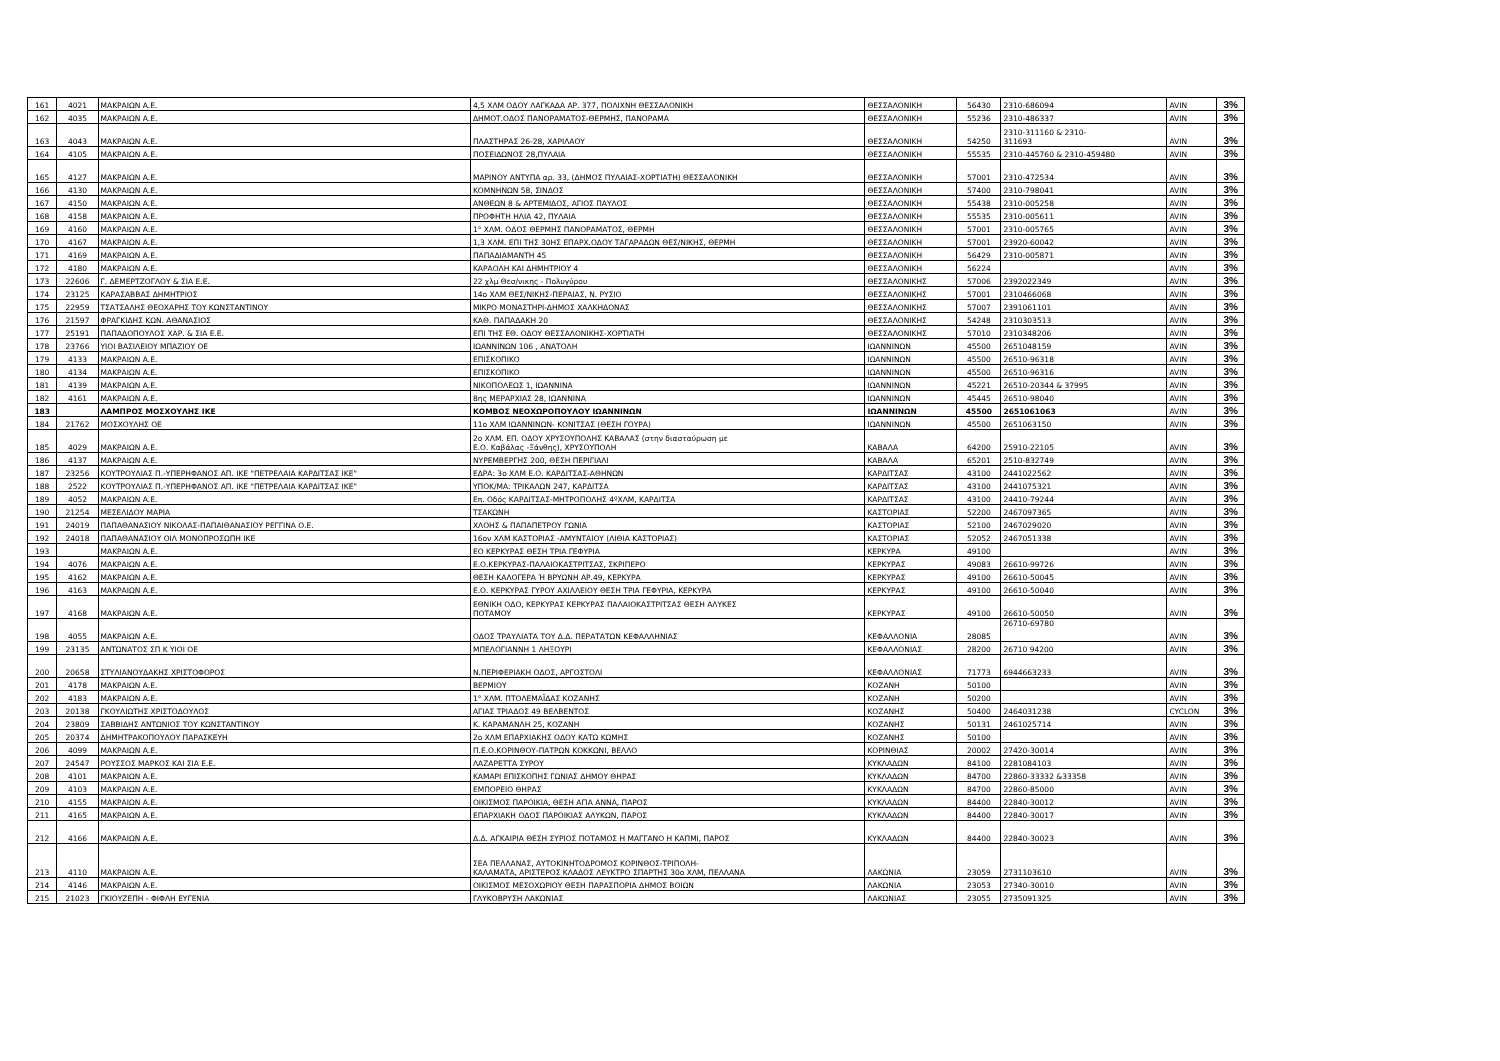| 161 | 4021 | ΜΑΚΡΑΙΩΝ Α.Ε. | 4,5 ΧΛΜ ΟΔΟΥ ΛΑΓΚΑΔΑ ΑΡ. 377, ΠΟΛΙΧΝΗ ΘΕΣΣΑΛΟΝΙΚΗ | ΘΕΣΣΑΛΟΝΙΚΗ | 56430 | 2310-686094 | AVIN | 3% |
| 162 | 4035 | ΜΑΚΡΑΙΩΝ Α.Ε. | ΔΗΜΟΤ.ΟΔΟΣ ΠΑΝΟΡΑΜΑΤΟΣ-ΘΕΡΜΗΣ, ΠΑΝΟΡΑΜΑ | ΘΕΣΣΑΛΟΝΙΚΗ | 55236 | 2310-486337 | AVIN | 3% |
| 163 | 4043 | ΜΑΚΡΑΙΩΝ Α.Ε. | ΠΛΑΣΤΗΡΑΣ 26-28, ΧΑΡΙΛΑΟΥ | ΘΕΣΣΑΛΟΝΙΚΗ | 54250 | 2310-311160 & 2310- 311693 | AVIN | 3% |
| 164 | 4105 | ΜΑΚΡΑΙΩΝ Α.Ε. | ΠΟΣΕΙΔΩΝΟΣ 28,ΠΥΛΑΙΑ | ΘΕΣΣΑΛΟΝΙΚΗ | 55535 | 2310-445760 & 2310-459480 | AVIN | 3% |
| 165 | 4127 | ΜΑΚΡΑΙΩΝ Α.Ε. | ΜΑΡΙΝΟΥ ΑΝΤΥΠΑ αρ. 33, (ΔΗΜΟΣ ΠΥΛΑΙΑΣ-ΧΟΡΤΙΑΤΗ) ΘΕΣΣΑΛΟΝΙΚΗ | ΘΕΣΣΑΛΟΝΙΚΗ | 57001 | 2310-472534 | AVIN | 3% |
| 166 | 4130 | ΜΑΚΡΑΙΩΝ Α.Ε. | ΚΟΜΝΗΝΩΝ 58, ΣΙΝΔΟΣ | ΘΕΣΣΑΛΟΝΙΚΗ | 57400 | 2310-798041 | AVIN | 3% |
| 167 | 4150 | ΜΑΚΡΑΙΩΝ Α.Ε. | ΑΝΘΕΩΝ 8 & ΑΡΤΕΜΙΔΟΣ, ΑΓΙΟΣ ΠΑΥΛΟΣ | ΘΕΣΣΑΛΟΝΙΚΗ | 55438 | 2310-005258 | AVIN | 3% |
| 168 | 4158 | ΜΑΚΡΑΙΩΝ Α.Ε. | ΠΡΟΦΗΤΗ ΗΛΙΑ 42, ΠΥΛΑΙΑ | ΘΕΣΣΑΛΟΝΙΚΗ | 55535 | 2310-005611 | AVIN | 3% |
| 169 | 4160 | ΜΑΚΡΑΙΩΝ Α.Ε. | 1° ΧΛΜ. ΟΔΟΣ ΘΕΡΜΗΣ ΠΑΝΟΡΑΜΑΤΟΣ, ΘΕΡΜΗ | ΘΕΣΣΑΛΟΝΙΚΗ | 57001 | 2310-005765 | AVIN | 3% |
| 170 | 4167 | ΜΑΚΡΑΙΩΝ Α.Ε. | 1,3 ΧΛΜ. ΕΠΙ ΤΗΣ 30ΗΣ ΕΠΑΡΧ.ΟΔΟΥ ΤΑΓΑΡΑΔΩΝ ΘΕΣ/ΝΙΚΗΣ, ΘΕΡΜΗ | ΘΕΣΣΑΛΟΝΙΚΗ | 57001 | 23920-60042 | AVIN | 3% |
| 171 | 4169 | ΜΑΚΡΑΙΩΝ Α.Ε. | ΠΑΠΑΔΙΑΜΑΝΤΗ 45 | ΘΕΣΣΑΛΟΝΙΚΗ | 56429 | 2310-005871 | AVIN | 3% |
| 172 | 4180 | ΜΑΚΡΑΙΩΝ Α.Ε. | ΚΑΡΑΟΛΗ ΚΑΙ ΔΗΜΗΤΡΙΟΥ 4 | ΘΕΣΣΑΛΟΝΙΚΗ | 56224 | | AVIN | 3% |
| 173 | 22606 | Γ. ΔΕΜΕΡΤΖΟΓΛΟΥ & ΣΙΑ Ε.Ε. | 22 χλμ Θεσ/νικης - Πολυγύρου | ΘΕΣΣΑΛΟΝΙΚΗΣ | 57006 | 2392022349 | AVIN | 3% |
| 174 | 23125 | ΚΑΡΑΣΑΒΒΑΣ ΔΗΜΗΤΡΙΟΣ | 14ο ΧΛΜ ΘΕΣ/ΝΙΚΗΣ-ΠΕΡΑΙΑΣ, Ν. ΡΥΣΙΟ | ΘΕΣΣΑΛΟΝΙΚΗΣ | 57001 | 2310466068 | AVIN | 3% |
| 175 | 22959 | ΤΣΑΤΣΑΛΗΣ ΘΕΟΧΑΡΗΣ ΤΟΥ ΚΩΝΣΤΑΝΤΙΝΟΥ | ΜΙΚΡΟ ΜΟΝΑΣΤΗΡΙ-ΔΗΜΟΣ ΧΑΛΚΗΔΟΝΑΣ | ΘΕΣΣΑΛΟΝΙΚΗΣ | 57007 | 2391061101 | AVIN | 3% |
| 176 | 21597 | ΦΡΑΓΚΙΔΗΣ ΚΩΝ. ΑΘΑΝΑΣΙΟΣ | ΚΑΘ. ΠΑΠΑΔΑΚΗ 20 | ΘΕΣΣΑΛΟΝΙΚΗΣ | 54248 | 2310303513 | AVIN | 3% |
| 177 | 25191 | ΠΑΠΑΔΟΠΟΥΛΟΣ ΧΑΡ. & ΣΙΑ Ε.Ε. | ΕΠΙ ΤΗΣ ΕΘ. ΟΔΟΥ ΘΕΣΣΑΛΟΝΙΚΗΣ-ΧΟΡΤΙΑΤΗ | ΘΕΣΣΑΛΟΝΙΚΗΣ | 57010 | 2310348206 | AVIN | 3% |
| 178 | 23766 | ΥΙΟΙ ΒΑΣΙΛΕΙΟΥ ΜΠΑΖΙΟΥ ΟΕ | ΙΩΑΝΝΙΝΩΝ 106 , ΑΝΑΤΟΛΗ | ΙΩΑΝΝΙΝΩΝ | 45500 | 2651048159 | AVIN | 3% |
| 179 | 4133 | ΜΑΚΡΑΙΩΝ Α.Ε. | ΕΠΙΣΚΟΠΙΚΟ | ΙΩΑΝΝΙΝΩΝ | 45500 | 26510-96318 | AVIN | 3% |
| 180 | 4134 | ΜΑΚΡΑΙΩΝ Α.Ε. | ΕΠΙΣΚΟΠΙΚΟ | ΙΩΑΝΝΙΝΩΝ | 45500 | 26510-96316 | AVIN | 3% |
| 181 | 4139 | ΜΑΚΡΑΙΩΝ Α.Ε. | ΝΙΚΟΠΟΛΕΩΣ 1, ΙΩΑΝΝΙΝΑ | ΙΩΑΝΝΙΝΩΝ | 45221 | 26510-20344 & 37995 | AVIN | 3% |
| 182 | 4161 | ΜΑΚΡΑΙΩΝ Α.Ε. | 8ης ΜΕΡΑΡΧΙΑΣ 28, ΙΩΑΝΝΙΝΑ | ΙΩΑΝΝΙΝΩΝ | 45445 | 26510-98040 | AVIN | 3% |
| 183 | | ΛΑΜΠΡΟΣ ΜΟΣΧΟΥΛΗΣ ΙΚΕ | ΚΟΜΒΟΣ ΝΕΟΧΩΡΟΠΟΥΛΟΥ ΙΩΑΝΝΙΝΩΝ | ΙΩΑΝΝΙΝΩΝ | 45500 | 2651061063 | AVIN | 3% |
| 184 | 21762 | ΜΟΣΧΟΥΛΗΣ ΟΕ | 11ο ΧΛΜ ΙΩΑΝΝΙΝΩΝ- ΚΟΝΙΤΣΑΣ (ΘΕΣΗ ΓΟΥΡΑ) | ΙΩΑΝΝΙΝΩΝ | 45500 | 2651063150 | AVIN | 3% |
| 185 | 4029 | ΜΑΚΡΑΙΩΝ Α.Ε. | 2ο ΧΛΜ. ΕΠ. ΟΔΟΥ ΧΡΥΣΟΥΠΟΛΗΣ ΚΑΒΑΛΑΣ (στην διασταύρωση με Ε.Ο. Καβάλας -Ξάνθης), ΧΡΥΣΟΥΠΟΛΗ | ΚΑΒΑΛΑ | 64200 | 25910-22105 | AVIN | 3% |
| 186 | 4137 | ΜΑΚΡΑΙΩΝ Α.Ε. | ΝΥΡΕΜΒΕΡΓΗΣ 200, ΘΕΣΗ ΠΕΡΙΓΙΑΛΙ | ΚΑΒΑΛΑ | 65201 | 2510-832749 | AVIN | 3% |
| 187 | 23256 | ΚΟΥΤΡΟΥΛΙΑΣ Π.-ΥΠΕΡΗΦΑΝΟΣ ΑΠ. ΙΚΕ "ΠΕΤΡΕΛΑΙΑ ΚΑΡΔΙΤΣΑΣ ΙΚΕ" | ΕΔΡΑ: 3ο ΧΛΜ Ε.Ο. ΚΑΡΔΙΤΣΑΣ-ΑΘΗΝΩΝ | ΚΑΡΔΙΤΣΑΣ | 43100 | 2441022562 | AVIN | 3% |
| 188 | 2522 | ΚΟΥΤΡΟΥΛΙΑΣ Π.-ΥΠΕΡΗΦΑΝΟΣ ΑΠ. ΙΚΕ "ΠΕΤΡΕΛΑΙΑ ΚΑΡΔΙΤΣΑΣ ΙΚΕ" | ΥΠΟΚ/ΜΑ: ΤΡΙΚΑΛΩΝ 247, ΚΑΡΔΙΤΣΑ | ΚΑΡΔΙΤΣΑΣ | 43100 | 2441075321 | AVIN | 3% |
| 189 | 4052 | ΜΑΚΡΑΙΩΝ Α.Ε. | Επ. Οδός ΚΑΡΔΙΤΣΑΣ-ΜΗΤΡΟΠΟΛΗΣ 4ºΧΛΜ, ΚΑΡΔΙΤΣΑ | ΚΑΡΔΙΤΣΑΣ | 43100 | 24410-79244 | AVIN | 3% |
| 190 | 21254 | ΜΕΣΕΛΙΔΟΥ ΜΑΡΙΑ | ΤΣΑΚΩΝΗ | ΚΑΣΤΟΡΙΑΣ | 52200 | 2467097365 | AVIN | 3% |
| 191 | 24019 | ΠΑΠΑΘΑΝΑΣΙΟΥ ΝΙΚΟΛΑΣ-ΠΑΠΑΙΘΑΝΑΣΙΟΥ ΡΕΓΓΙΝΑ Ο.Ε. | ΧΛΟΗΣ & ΠΑΠΑΠΕΤΡΟΥ ΓΩΝΙΑ | ΚΑΣΤΟΡΙΑΣ | 52100 | 2467029020 | AVIN | 3% |
| 192 | 24018 | ΠΑΠΑΘΑΝΑΣΙΟΥ ΟΙΛ ΜΟΝΟΠΡΟΣΩΠΗ ΙΚΕ | 16ον ΧΛΜ ΚΑΣΤΟΡΙΑΣ -ΑΜΥΝΤΑΙΟΥ (ΛΙΘΙΑ ΚΑΣΤΟΡΙΑΣ) | ΚΑΣΤΟΡΙΑΣ | 52052 | 2467051338 | AVIN | 3% |
| 193 | | ΜΑΚΡΑΙΩΝ Α.Ε. | ΕΟ ΚΕΡΚΥΡΑΣ ΘΕΣΗ ΤΡΙΑ ΓΕΦΥΡΙΑ | ΚΕΡΚΥΡΑ | 49100 | | AVIN | 3% |
| 194 | 4076 | ΜΑΚΡΑΙΩΝ Α.Ε. | Ε.Ο.ΚΕΡΚΥΡΑΣ-ΠΑΛΑΙΟΚΑΣΤΡΙΤΣΑΣ, ΣΚΡΙΠΕΡΟ | ΚΕΡΚΥΡΑΣ | 49083 | 26610-99726 | AVIN | 3% |
| 195 | 4162 | ΜΑΚΡΑΙΩΝ Α.Ε. | ΘΕΣΗ ΚΑΛΟΓΕΡΑ Ή ΒΡΥΩΝΗ ΑΡ.49, ΚΕΡΚΥΡΑ | ΚΕΡΚΥΡΑΣ | 49100 | 26610-50045 | AVIN | 3% |
| 196 | 4163 | ΜΑΚΡΑΙΩΝ Α.Ε. | Ε.Ο. ΚΕΡΚΥΡΑΣ ΓΥΡΟΥ ΑΧΙΛΛΕΙΟΥ ΘΕΣΗ ΤΡΙΑ ΓΕΦΥΡΙΑ, ΚΕΡΚΥΡΑ | ΚΕΡΚΥΡΑΣ | 49100 | 26610-50040 | AVIN | 3% |
| 197 | 4168 | ΜΑΚΡΑΙΩΝ Α.Ε. | ΕΘΝΙΚΗ ΟΔΟ, ΚΕΡΚΥΡΑΣ ΚΕΡΚΥΡΑΣ ΠΑΛΑΙΟΚΑΣΤΡΙΤΣΑΣ ΘΕΣΗ ΑΛΥΚΕΣ ΠΟΤΑΜΟΥ | ΚΕΡΚΥΡΑΣ | 49100 | 26610-50050 | AVIN | 3% |
| 198 | 4055 | ΜΑΚΡΑΙΩΝ Α.Ε. | ΟΔΟΣ ΤΡΑΥΛΙΑΤΑ ΤΟΥ Δ.Δ. ΠΕΡΑΤΑΤΩΝ ΚΕΦΑΛΛΗΝΙΑΣ | ΚΕΦΑΛΛΟΝΙΑ | 28085 | 26710-69780 | AVIN | 3% |
| 199 | 23135 | ΑΝΤΩΝΑΤΟΣ ΣΠ Κ ΥΙΟΙ ΟΕ | ΜΠΕΛΟΓΙΑΝΝΗ 1 ΛΗΞΟΥΡΙ | ΚΕΦΑΛΛΟΝΙΑΣ | 28200 | 26710 94200 | AVIN | 3% |
| 200 | 20658 | ΣΤΥΛΙΑΝΟΥΔΑΚΗΣ ΧΡΙΣΤΟΦΟΡΟΣ | Ν.ΠΕΡΙΦΕΡΙΑΚΗ ΟΔΟΣ, ΑΡΓΟΣΤΟΛΙ | ΚΕΦΑΛΛΟΝΙΑΣ | 71773 | 6944663233 | AVIN | 3% |
| 201 | 4178 | ΜΑΚΡΑΙΩΝ Α.Ε. | ΒΕΡΜΙΟΥ | ΚΟΖΑΝΗ | 50100 | | AVIN | 3% |
| 202 | 4183 | ΜΑΚΡΑΙΩΝ Α.Ε. | 1° ΧΛΜ. ΠΤΟΛΕΜΑΪΔΑΣ ΚΟΖΑΝΗΣ | ΚΟΖΑΝΗ | 50200 | | AVIN | 3% |
| 203 | 20138 | ΓΚΟΥΛΙΩΤΗΣ ΧΡΙΣΤΟΔΟΥΛΟΣ | ΑΓΙΑΣ ΤΡΙΑΔΟΣ 49 ΒΕΛΒΕΝΤΟΣ | ΚΟΖΑΝΗΣ | 50400 | 2464031238 | CYCLON | 3% |
| 204 | 23809 | ΣΑΒΒΙΔΗΣ ΑΝΤΩΝΙΟΣ ΤΟΥ ΚΩΝΣΤΑΝΤΙΝΟΥ | Κ. ΚΑΡΑΜΑΝΛΗ 25, ΚΟΖΑΝΗ | ΚΟΖΑΝΗΣ | 50131 | 2461025714 | AVIN | 3% |
| 205 | 20374 | ΔΗΜΗΤΡΑΚΟΠΟΥΛΟΥ ΠΑΡΑΣΚΕΥΗ | 2ο ΧΛΜ ΕΠΑΡΧΙΑΚΗΣ ΟΔΟΥ ΚΑΤΩ ΚΩΜΗΣ | ΚΟΖΑΝΗΣ | 50100 | | AVIN | 3% |
| 206 | 4099 | ΜΑΚΡΑΙΩΝ Α.Ε. | Π.Ε.Ο.ΚΟΡΙΝΘΟΥ-ΠΑΤΡΩΝ ΚΟΚΚΩΝΙ, ΒΕΛΛΟ | ΚΟΡΙΝΘΙΑΣ | 20002 | 27420-30014 | AVIN | 3% |
| 207 | 24547 | ΡΟΥΣΣΟΣ ΜΑΡΚΟΣ ΚΑΙ ΣΙΑ Ε.Ε. | ΛΑΖΑΡΕΤΤΑ ΣΥΡΟΥ | ΚΥΚΛΑΔΩΝ | 84100 | 2281084103 | AVIN | 3% |
| 208 | 4101 | ΜΑΚΡΑΙΩΝ Α.Ε. | ΚΑΜΑΡΙ ΕΠΙΣΚΟΠΗΣ ΓΩΝΙΑΣ ΔΗΜΟΥ ΘΗΡΑΣ | ΚΥΚΛΑΔΩΝ | 84700 | 22860-33332 &33358 | AVIN | 3% |
| 209 | 4103 | ΜΑΚΡΑΙΩΝ Α.Ε. | ΕΜΠΟΡΕΙΟ ΘΗΡΑΣ | ΚΥΚΛΑΔΩΝ | 84700 | 22860-85000 | AVIN | 3% |
| 210 | 4155 | ΜΑΚΡΑΙΩΝ Α.Ε. | ΟΙΚΙΣΜΟΣ ΠΑΡΟΙΚΙΑ, ΘΕΣΗ ΑΓΙΑ ΑΝΝΑ, ΠΑΡΟΣ | ΚΥΚΛΑΔΩΝ | 84400 | 22840-30012 | AVIN | 3% |
| 211 | 4165 | ΜΑΚΡΑΙΩΝ Α.Ε. | ΕΠΑΡΧΙΑΚΗ ΟΔΟΣ ΠΑΡΟΙΚΙΑΣ ΑΛΥΚΩΝ, ΠΑΡΟΣ | ΚΥΚΛΑΔΩΝ | 84400 | 22840-30017 | AVIN | 3% |
| 212 | 4166 | ΜΑΚΡΑΙΩΝ Α.Ε. | Δ.Δ. ΑΓΚΑΙΡΙΑ ΘΕΣΗ ΣΥΡΙΟΣ ΠΟΤΑΜΟΣ Η ΜΑΓΓΑΝΟ Η ΚΑΠΜΙ, ΠΑΡΟΣ | ΚΥΚΛΑΔΩΝ | 84400 | 22840-30023 | AVIN | 3% |
| 213 | 4110 | ΜΑΚΡΑΙΩΝ Α.Ε. | ΣΕΑ ΠΕΛΛΑΝΑΣ, ΑΥΤΟΚΙΝΗΤΟΔΡΟΜΟΣ ΚΟΡΙΝΘΟΣ-ΤΡΙΠΟΛΗ- ΚΑΛΑΜΑΤΑ, ΑΡΙΣΤΕΡΟΣ ΚΛΑΔΟΣ ΛΕΥΚΤΡΟ ΣΠΑΡΤΗΣ 30ο ΧΛΜ, ΠΕΛΛΑΝΑ | ΛΑΚΩΝΙΑ | 23059 | 2731103610 | AVIN | 3% |
| 214 | 4146 | ΜΑΚΡΑΙΩΝ Α.Ε. | ΟΙΚΙΣΜΟΣ ΜΕΣΟΧΩΡΙΟΥ ΘΕΣΗ ΠΑΡΑΣΠΟΡΙΑ ΔΗΜΟΣ ΒΟΙΩΝ | ΛΑΚΩΝΙΑ | 23053 | 27340-30010 | AVIN | 3% |
| 215 | 21023 | ΓΚΙΟΥΖΕΠΗ - ΦΙΦΛΗ ΕΥΓΕΝΙΑ | ΓΛΥΚΟΒΡΥΣΗ ΛΑΚΩΝΙΑΣ | ΛΑΚΩΝΙΑΣ | 23055 | 2735091325 | AVIN | 3% |